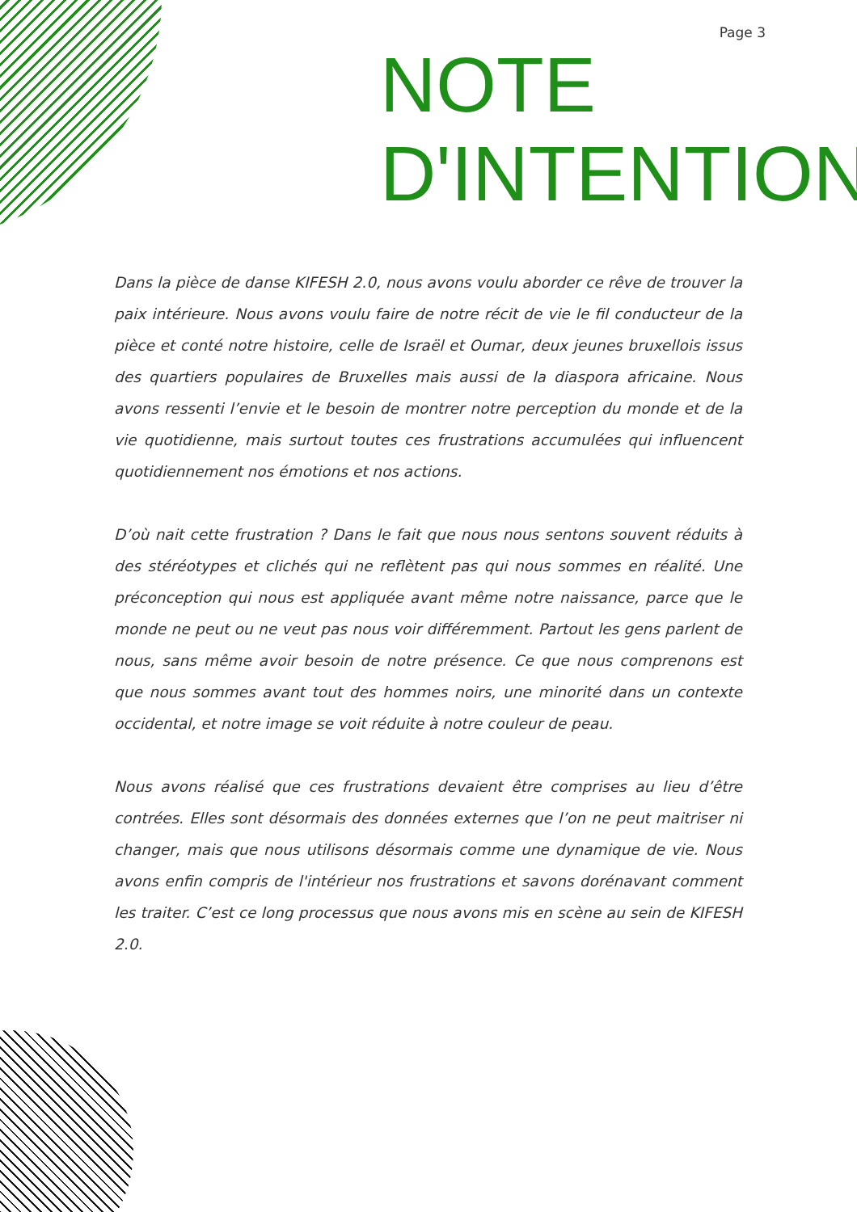Page 3
NOTE
D'INTENTION
Dans la pièce de danse KIFESH 2.0, nous avons voulu aborder ce rêve de trouver la paix intérieure. Nous avons voulu faire de notre récit de vie le fil conducteur de la pièce et conté notre histoire, celle de Israël et Oumar, deux jeunes bruxellois issus des quartiers populaires de Bruxelles mais aussi de la diaspora africaine. Nous avons ressenti l’envie et le besoin de montrer notre perception du monde et de la vie quotidienne, mais surtout toutes ces frustrations accumulées qui influencent quotidiennement nos émotions et nos actions.
D’où nait cette frustration ? Dans le fait que nous nous sentons souvent réduits à des stéréotypes et clichés qui ne reflètent pas qui nous sommes en réalité. Une préconception qui nous est appliquée avant même notre naissance, parce que le monde ne peut ou ne veut pas nous voir différemment. Partout les gens parlent de nous, sans même avoir besoin de notre présence. Ce que nous comprenons est que nous sommes avant tout des hommes noirs, une minorité dans un contexte occidental, et notre image se voit réduite à notre couleur de peau.
Nous avons réalisé que ces frustrations devaient être comprises au lieu d’être contrées. Elles sont désormais des données externes que l’on ne peut maitriser ni changer, mais que nous utilisons désormais comme une dynamique de vie. Nous avons enfin compris de l'intérieur nos frustrations et savons dorénavant comment les traiter. C’est ce long processus que nous avons mis en scène au sein de KIFESH 2.0.